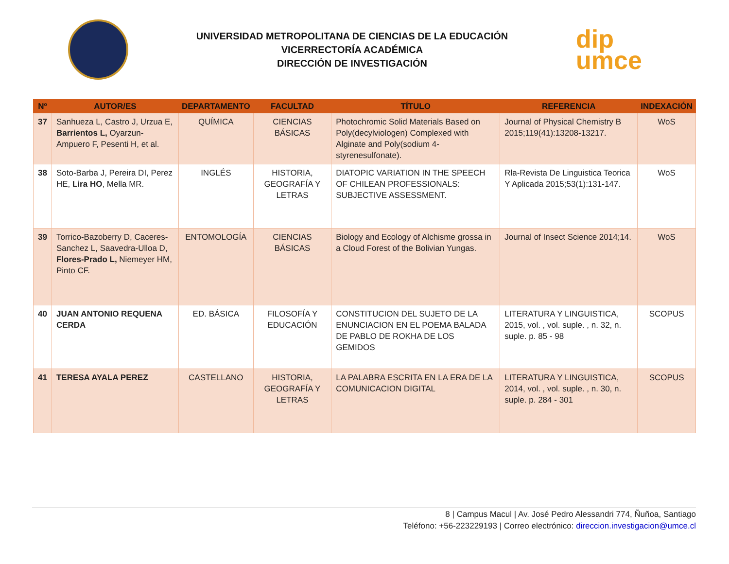UNIVERSIDAD METROPOLITANA DE CIENCIAS DE LA EDUCACIÓN
VICERRECTORÍA ACADÉMICA
DIRECCIÓN DE INVESTIGACIÓN
dip
umce
| Nº | AUTOR/ES | DEPARTAMENTO | FACULTAD | TÍTULO | REFERENCIA | INDEXACIÓN |
| --- | --- | --- | --- | --- | --- | --- |
| 37 | Sanhueza L, Castro J, Urzua E, Barrientos L, Oyarzun-Ampuero F, Pesenti H, et al. | QUÍMICA | CIENCIAS BÁSICAS | Photochromic Solid Materials Based on Poly(decylviologen) Complexed with Alginate and Poly(sodium 4-styrenesulfonate). | Journal of Physical Chemistry B 2015;119(41):13208-13217. | WoS |
| 38 | Soto-Barba J, Pereira DI, Perez HE, Lira HO , Mella MR. | INGLÉS | HISTORIA, GEOGRAFÍA Y LETRAS | DIATOPIC VARIATION IN THE SPEECH OF CHILEAN PROFESSIONALS: SUBJECTIVE ASSESSMENT. | Rla-Revista De Linguistica Teorica Y Aplicada 2015;53(1):131-147. | WoS |
| 39 | Torrico-Bazoberry D, Caceres-Sanchez L, Saavedra-Ulloa D, Flores-Prado L, Niemeyer HM, Pinto CF. | ENTOMOLOGÍA | CIENCIAS BÁSICAS | Biology and Ecology of Alchisme grossa in a Cloud Forest of the Bolivian Yungas. | Journal of Insect Science 2014;14. | WoS |
| 40 | JUAN ANTONIO REQUENA CERDA | ED. BÁSICA | FILOSOFÍA Y EDUCACIÓN | CONSTITUCION DEL SUJETO DE LA ENUNCIACION EN EL POEMA BALADA DE PABLO DE ROKHA DE LOS GEMIDOS | LITERATURA Y LINGUISTICA, 2015, vol. , vol. suple. , n. 32, n. suple. p. 85 - 98 | SCOPUS |
| 41 | TERESA AYALA PEREZ | CASTELLANO | HISTORIA, GEOGRAFÍA Y LETRAS | LA PALABRA ESCRITA EN LA ERA DE LA COMUNICACION DIGITAL | LITERATURA Y LINGUISTICA, 2014, vol. , vol. suple. , n. 30, n. suple. p. 284 - 301 | SCOPUS |
8 | Campus Macul | Av. José Pedro Alessandri 774, Ñuñoa, Santiago
Teléfono: +56-223229193 | Correo electrónico: direccion.investigacion@umce.cl